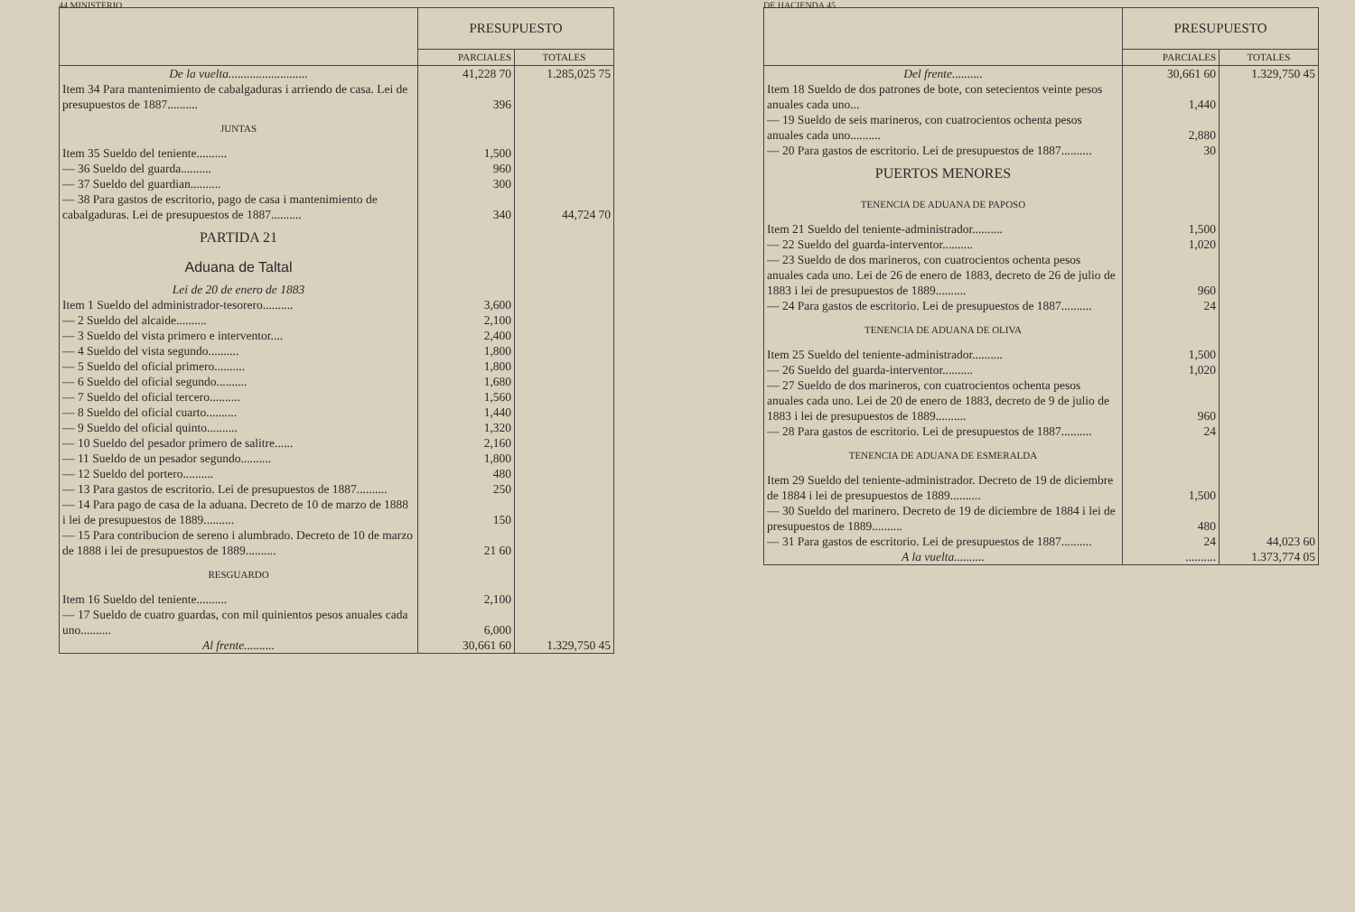44 MINISTERIO
| | PRESUPUESTO | |
| --- | --- | --- |
| | PARCIALES | TOTALES |
| De la vuelta.......................... | 41,228 70 | 1.285,025 75 |
| Item 34 Para mantenimiento de cabalgaduras i arriendo de casa. Lei de presupuestos de 1887.......... | 396 | |
| JUNTAS | | |
| Item 35 Sueldo del teniente.......... | 1,500 | |
| — 36 Sueldo del guarda.......... | 960 | |
| — 37 Sueldo del guardian.......... | 300 | |
| — 38 Para gastos de escritorio, pago de casa i mantenimiento de cabalgaduras. Lei de presupuestos de 1887.......... | 340 | 44,724 70 |
| PARTIDA 21 | | |
| Aduana de Taltal | | |
| Lei de 20 de enero de 1883 | | |
| Item 1 Sueldo del administrador-tesorero.......... | 3,600 | |
| — 2 Sueldo del alcaide.......... | 2,100 | |
| — 3 Sueldo del vista primero e interventor.... | 2,400 | |
| — 4 Sueldo del vista segundo.......... | 1,800 | |
| — 5 Sueldo del oficial primero.......... | 1,800 | |
| — 6 Sueldo del oficial segundo.......... | 1,680 | |
| — 7 Sueldo del oficial tercero.......... | 1,560 | |
| — 8 Sueldo del oficial cuarto.......... | 1,440 | |
| — 9 Sueldo del oficial quinto.......... | 1,320 | |
| — 10 Sueldo del pesador primero de salitre...... | 2,160 | |
| — 11 Sueldo de un pesador segundo.......... | 1,800 | |
| — 12 Sueldo del portero.......... | 480 | |
| — 13 Para gastos de escritorio. Lei de presupuestos de 1887.......... | 250 | |
| — 14 Para pago de casa de la aduana. Decreto de 10 de marzo de 1888 i lei de presupuestos de 1889.......... | 150 | |
| — 15 Para contribucion de sereno i alumbrado. Decreto de 10 de marzo de 1888 i lei de presupuestos de 1889.......... | 21 60 | |
| RESGUARDO | | |
| Item 16 Sueldo del teniente.......... | 2,100 | |
| — 17 Sueldo de cuatro guardas, con mil quinientos pesos anuales cada uno.......... | 6,000 | |
| Al frente.......... | 30,661 60 | 1.329,750 45 |
DE HACIENDA 45
| | PRESUPUESTO | |
| --- | --- | --- |
| | PARCIALES | TOTALES |
| Del frente.......... | 30,661 60 | 1.329,750 45 |
| Item 18 Sueldo de dos patrones de bote, con setecientos veinte pesos anuales cada uno... | 1,440 | |
| — 19 Sueldo de seis marineros, con cuatrocientos ochenta pesos anuales cada uno.......... | 2,880 | |
| — 20 Para gastos de escritorio. Lei de presupuestos de 1887.......... | 30 | |
| PUERTOS MENORES | | |
| TENENCIA DE ADUANA DE PAPOSO | | |
| Item 21 Sueldo del teniente-administrador.......... | 1,500 | |
| — 22 Sueldo del guarda-interventor.......... | 1,020 | |
| — 23 Sueldo de dos marineros, con cuatrocientos ochenta pesos anuales cada uno. Lei de 26 de enero de 1883, decreto de 26 de julio de 1883 i lei de presupuestos de 1889.......... | 960 | |
| — 24 Para gastos de escritorio. Lei de presupuestos de 1887.......... | 24 | |
| TENENCIA DE ADUANA DE OLIVA | | |
| Item 25 Sueldo del teniente-administrador.......... | 1,500 | |
| — 26 Sueldo del guarda-interventor.......... | 1,020 | |
| — 27 Sueldo de dos marineros, con cuatrocientos ochenta pesos anuales cada uno. Lei de 20 de enero de 1883, decreto de 9 de julio de 1883 i lei de presupuestos de 1889.......... | 960 | |
| — 28 Para gastos de escritorio. Lei de presupuestos de 1887.......... | 24 | |
| TENENCIA DE ADUANA DE ESMERALDA | | |
| Item 29 Sueldo del teniente-administrador. Decreto de 19 de diciembre de 1884 i lei de presupuestos de 1889.......... | 1,500 | |
| — 30 Sueldo del marinero. Decreto de 19 de diciembre de 1884 i lei de presupuestos de 1889.......... | 480 | |
| — 31 Para gastos de escritorio. Lei de presupuestos de 1887.......... | 24 | 44,023 60 |
| A la vuelta.......... | .......... | 1.373,774 05 |